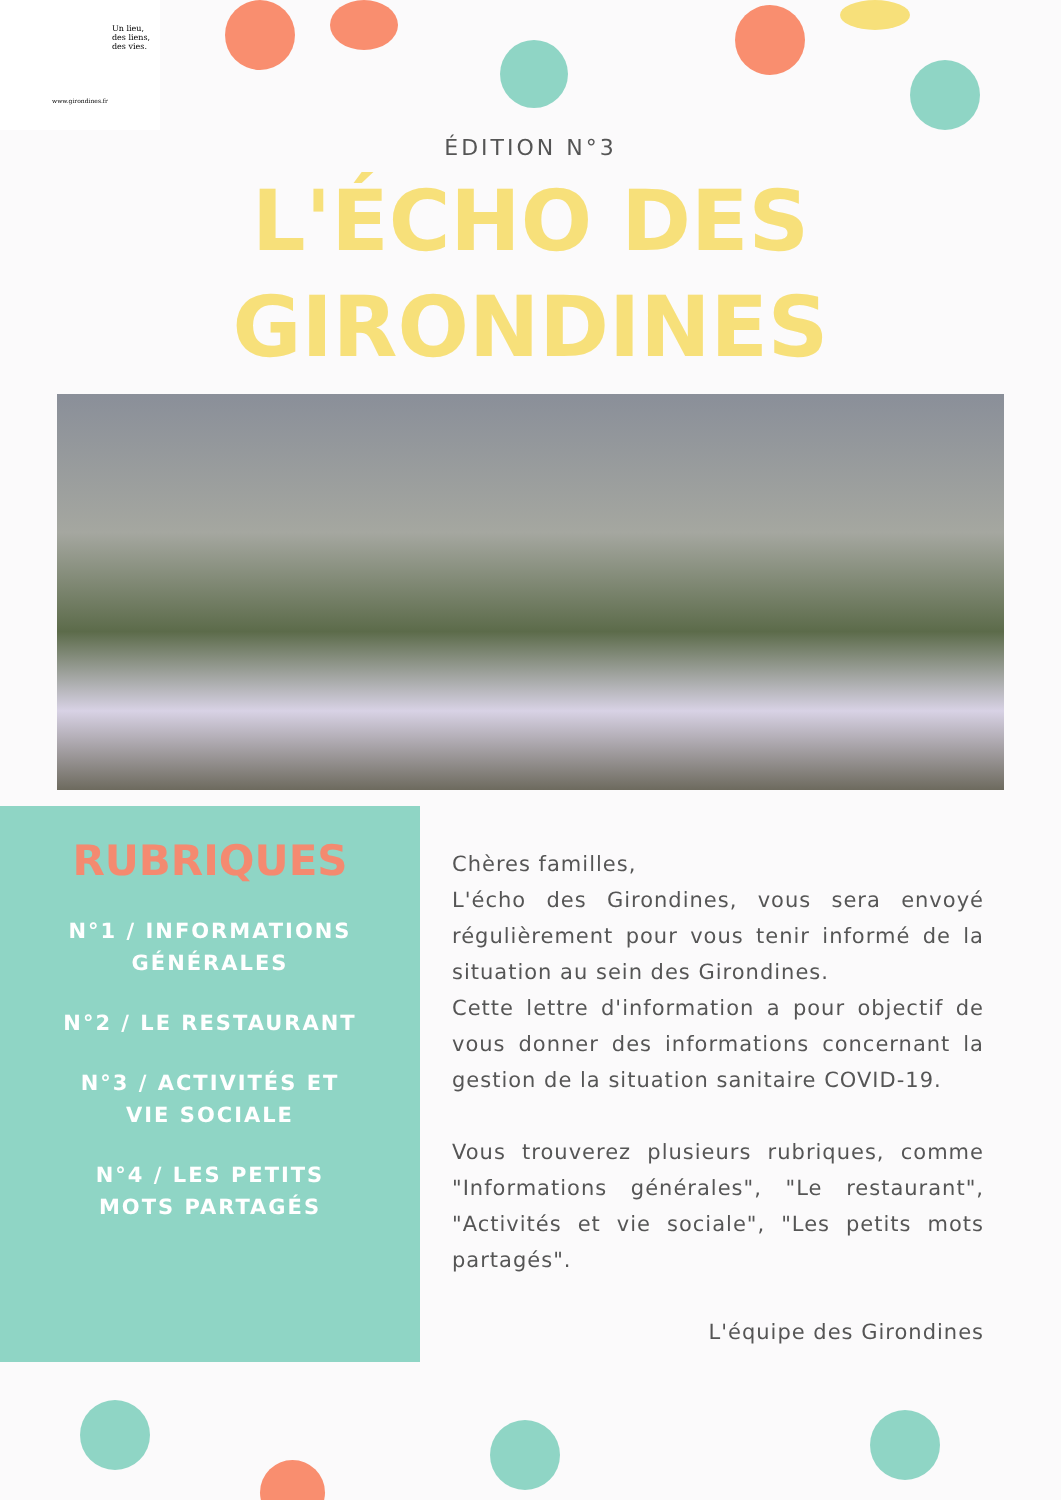Un lieu,
des liens,
des vies.
www.girondines.fr
ÉDITION N°3
L'ÉCHO DES
GIRONDINES
RUBRIQUES
N°1 / INFORMATIONS GÉNÉRALES
N°2 / LE RESTAURANT
N°3 / ACTIVITÉS ET VIE SOCIALE
N°4 / LES PETITS MOTS PARTAGÉS
Chères familles,
L'écho des Girondines, vous sera envoyé régulièrement pour vous tenir informé de la situation au sein des Girondines.
Cette lettre d'information a pour objectif de vous donner des informations concernant la gestion de la situation sanitaire COVID-19.
Vous trouverez plusieurs rubriques, comme "Informations générales", "Le restaurant", "Activités et vie sociale", "Les petits mots partagés".
L'équipe des Girondines